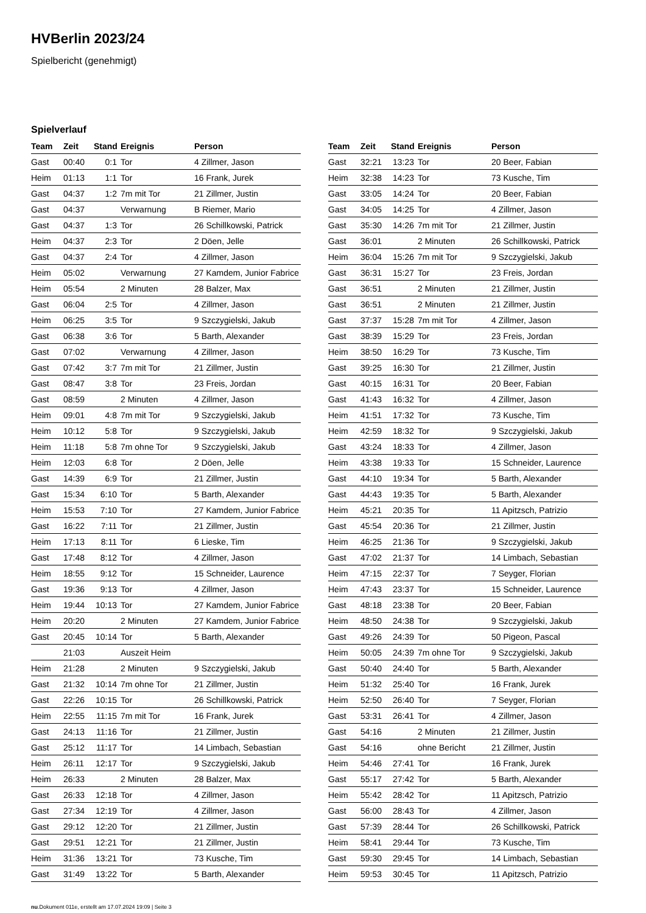HVBerlin 2023/24
Spielbericht (genehmigt)
Spielverlauf
| Team | Zeit | Stand | Ereignis | Person |
| --- | --- | --- | --- | --- |
| Gast | 00:40 | 0:1 | Tor | 4 Zillmer, Jason |
| Heim | 01:13 | 1:1 | Tor | 16 Frank, Jurek |
| Gast | 04:37 | 1:2 | 7m mit Tor | 21 Zillmer, Justin |
| Gast | 04:37 | | Verwarnung | B Riemer, Mario |
| Gast | 04:37 | 1:3 | Tor | 26 Schillkowski, Patrick |
| Heim | 04:37 | 2:3 | Tor | 2 Döen, Jelle |
| Gast | 04:37 | 2:4 | Tor | 4 Zillmer, Jason |
| Heim | 05:02 | | Verwarnung | 27 Kamdem, Junior Fabrice |
| Heim | 05:54 | | 2 Minuten | 28 Balzer, Max |
| Gast | 06:04 | 2:5 | Tor | 4 Zillmer, Jason |
| Heim | 06:25 | 3:5 | Tor | 9 Szczygielski, Jakub |
| Gast | 06:38 | 3:6 | Tor | 5 Barth, Alexander |
| Gast | 07:02 | | Verwarnung | 4 Zillmer, Jason |
| Gast | 07:42 | 3:7 | 7m mit Tor | 21 Zillmer, Justin |
| Gast | 08:47 | 3:8 | Tor | 23 Freis, Jordan |
| Gast | 08:59 | | 2 Minuten | 4 Zillmer, Jason |
| Heim | 09:01 | 4:8 | 7m mit Tor | 9 Szczygielski, Jakub |
| Heim | 10:12 | 5:8 | Tor | 9 Szczygielski, Jakub |
| Heim | 11:18 | 5:8 | 7m ohne Tor | 9 Szczygielski, Jakub |
| Heim | 12:03 | 6:8 | Tor | 2 Döen, Jelle |
| Gast | 14:39 | 6:9 | Tor | 21 Zillmer, Justin |
| Gast | 15:34 | 6:10 | Tor | 5 Barth, Alexander |
| Heim | 15:53 | 7:10 | Tor | 27 Kamdem, Junior Fabrice |
| Gast | 16:22 | 7:11 | Tor | 21 Zillmer, Justin |
| Heim | 17:13 | 8:11 | Tor | 6 Lieske, Tim |
| Gast | 17:48 | 8:12 | Tor | 4 Zillmer, Jason |
| Heim | 18:55 | 9:12 | Tor | 15 Schneider, Laurence |
| Gast | 19:36 | 9:13 | Tor | 4 Zillmer, Jason |
| Heim | 19:44 | 10:13 | Tor | 27 Kamdem, Junior Fabrice |
| Heim | 20:20 | | 2 Minuten | 27 Kamdem, Junior Fabrice |
| Gast | 20:45 | 10:14 | Tor | 5 Barth, Alexander |
| | 21:03 | | Auszeit Heim | |
| Heim | 21:28 | | 2 Minuten | 9 Szczygielski, Jakub |
| Gast | 21:32 | 10:14 | 7m ohne Tor | 21 Zillmer, Justin |
| Gast | 22:26 | 10:15 | Tor | 26 Schillkowski, Patrick |
| Heim | 22:55 | 11:15 | 7m mit Tor | 16 Frank, Jurek |
| Gast | 24:13 | 11:16 | Tor | 21 Zillmer, Justin |
| Gast | 25:12 | 11:17 | Tor | 14 Limbach, Sebastian |
| Heim | 26:11 | 12:17 | Tor | 9 Szczygielski, Jakub |
| Heim | 26:33 | | 2 Minuten | 28 Balzer, Max |
| Gast | 26:33 | 12:18 | Tor | 4 Zillmer, Jason |
| Gast | 27:34 | 12:19 | Tor | 4 Zillmer, Jason |
| Gast | 29:12 | 12:20 | Tor | 21 Zillmer, Justin |
| Gast | 29:51 | 12:21 | Tor | 21 Zillmer, Justin |
| Heim | 31:36 | 13:21 | Tor | 73 Kusche, Tim |
| Gast | 31:49 | 13:22 | Tor | 5 Barth, Alexander |
| Team | Zeit | Stand | Ereignis | Person |
| --- | --- | --- | --- | --- |
| Gast | 32:21 | 13:23 | Tor | 20 Beer, Fabian |
| Heim | 32:38 | 14:23 | Tor | 73 Kusche, Tim |
| Gast | 33:05 | 14:24 | Tor | 20 Beer, Fabian |
| Gast | 34:05 | 14:25 | Tor | 4 Zillmer, Jason |
| Gast | 35:30 | 14:26 | 7m mit Tor | 21 Zillmer, Justin |
| Gast | 36:01 | | 2 Minuten | 26 Schillkowski, Patrick |
| Heim | 36:04 | 15:26 | 7m mit Tor | 9 Szczygielski, Jakub |
| Gast | 36:31 | 15:27 | Tor | 23 Freis, Jordan |
| Gast | 36:51 | | 2 Minuten | 21 Zillmer, Justin |
| Gast | 36:51 | | 2 Minuten | 21 Zillmer, Justin |
| Gast | 37:37 | 15:28 | 7m mit Tor | 4 Zillmer, Jason |
| Gast | 38:39 | 15:29 | Tor | 23 Freis, Jordan |
| Heim | 38:50 | 16:29 | Tor | 73 Kusche, Tim |
| Gast | 39:25 | 16:30 | Tor | 21 Zillmer, Justin |
| Gast | 40:15 | 16:31 | Tor | 20 Beer, Fabian |
| Gast | 41:43 | 16:32 | Tor | 4 Zillmer, Jason |
| Heim | 41:51 | 17:32 | Tor | 73 Kusche, Tim |
| Heim | 42:59 | 18:32 | Tor | 9 Szczygielski, Jakub |
| Gast | 43:24 | 18:33 | Tor | 4 Zillmer, Jason |
| Heim | 43:38 | 19:33 | Tor | 15 Schneider, Laurence |
| Gast | 44:10 | 19:34 | Tor | 5 Barth, Alexander |
| Gast | 44:43 | 19:35 | Tor | 5 Barth, Alexander |
| Heim | 45:21 | 20:35 | Tor | 11 Apitzsch, Patrizio |
| Gast | 45:54 | 20:36 | Tor | 21 Zillmer, Justin |
| Heim | 46:25 | 21:36 | Tor | 9 Szczygielski, Jakub |
| Gast | 47:02 | 21:37 | Tor | 14 Limbach, Sebastian |
| Heim | 47:15 | 22:37 | Tor | 7 Seyger, Florian |
| Heim | 47:43 | 23:37 | Tor | 15 Schneider, Laurence |
| Gast | 48:18 | 23:38 | Tor | 20 Beer, Fabian |
| Heim | 48:50 | 24:38 | Tor | 9 Szczygielski, Jakub |
| Gast | 49:26 | 24:39 | Tor | 50 Pigeon, Pascal |
| Heim | 50:05 | 24:39 | 7m ohne Tor | 9 Szczygielski, Jakub |
| Gast | 50:40 | 24:40 | Tor | 5 Barth, Alexander |
| Heim | 51:32 | 25:40 | Tor | 16 Frank, Jurek |
| Heim | 52:50 | 26:40 | Tor | 7 Seyger, Florian |
| Gast | 53:31 | 26:41 | Tor | 4 Zillmer, Jason |
| Gast | 54:16 | | 2 Minuten | 21 Zillmer, Justin |
| Gast | 54:16 | | ohne Bericht | 21 Zillmer, Justin |
| Heim | 54:46 | 27:41 | Tor | 16 Frank, Jurek |
| Gast | 55:17 | 27:42 | Tor | 5 Barth, Alexander |
| Heim | 55:42 | 28:42 | Tor | 11 Apitzsch, Patrizio |
| Gast | 56:00 | 28:43 | Tor | 4 Zillmer, Jason |
| Gast | 57:39 | 28:44 | Tor | 26 Schillkowski, Patrick |
| Heim | 58:41 | 29:44 | Tor | 73 Kusche, Tim |
| Gast | 59:30 | 29:45 | Tor | 14 Limbach, Sebastian |
| Heim | 59:53 | 30:45 | Tor | 11 Apitzsch, Patrizio |
nu.Dokument 011e, erstellt am 17.07.2024 19:09 | Seite 3